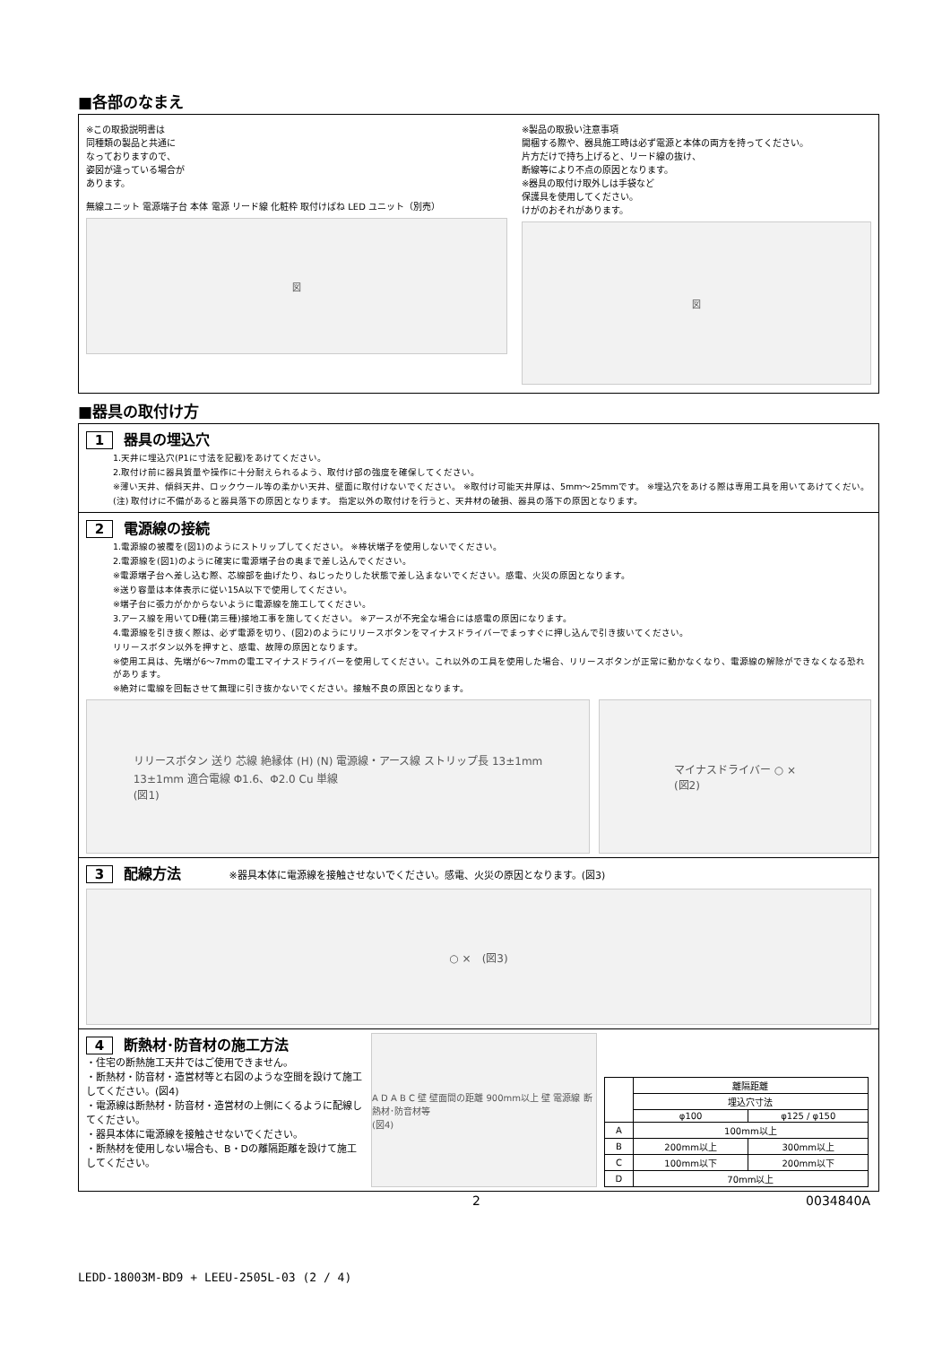■各部のなまえ
※この取扱説明書は
同種類の製品と共通に
なっておりますので、
姿図が違っている場合が
あります。
無線ユニット 電源端子台 本体 電源 リード線 化粧枠 取付けばね LED ユニット（別売）
図
※製品の取扱い注意事項
開梱する際や、器具施工時は必ず電源と本体の両方を持ってください。
片方だけで持ち上げると、リード線の抜け、
断線等により不点の原因となります。
※器具の取付け取外しは手袋など
保護具を使用してください。
けがのおそれがあります。
図
■器具の取付け方
1 器具の埋込穴
1.天井に埋込穴(P1に寸法を記載)をあけてください。
2.取付け前に器具質量や操作に十分耐えられるよう、取付け部の強度を確保してください。
※薄い天井、傾斜天井、ロックウール等の柔かい天井、壁面に取付けないでください。 ※取付け可能天井厚は、5mm～25mmです。 ※埋込穴をあける際は専用工具を用いてあけてくだい。
(注) 取付けに不備があると器具落下の原因となります。 指定以外の取付けを行うと、天井材の破損、器具の落下の原因となります。
2 電源線の接続
1.電源線の被覆を(図1)のようにストリップしてください。 ※棒状端子を使用しないでください。
2.電源線を(図1)のように確実に電源端子台の奥まで差し込んでください。
※電源端子台へ差し込む際、芯線部を曲げたり、ねじったりした状態で差し込まないでください。感電、火災の原因となります。
※送り容量は本体表示に従い15A以下で使用してください。
※端子台に張力がかからないように電源線を施工してください。
3.アース線を用いてD種(第三種)接地工事を施してください。 ※アースが不完全な場合には感電の原因になります。
4.電源線を引き抜く際は、必ず電源を切り、(図2)のようにリリースボタンをマイナスドライバーでまっすぐに押し込んで引き抜いてください。
リリースボタン以外を押すと、感電、故障の原因となります。
※使用工具は、先端が6～7mmの電工マイナスドライバーを使用してください。これ以外の工具を使用した場合、リリースボタンが正常に動かなくなり、電源線の解除ができなくなる恐れがあります。
※絶対に電線を回転させて無理に引き抜かないでください。接触不良の原因となります。
リリースボタン 送り 芯線 絶縁体 (H) (N) 電源線・アース線 ストリップ長 13±1mm
13±1mm 適合電線 Φ1.6、Φ2.0 Cu 単線
(図1)
マイナスドライバー ○ ×
(図2)
3 配線方法 ※器具本体に電源線を接触させないでください。感電、火災の原因となります。(図3)
○ ×　(図3)
4 断熱材･防音材の施工方法
・住宅の断熱施工天井ではご使用できません。
・断熱材・防音材・造営材等と右図のような空間を設けて施工してください。(図4)
・電源線は断熱材・防音材・造営材の上側にくるように配線してください。
・器具本体に電源線を接触させないでください。
・断熱材を使用しない場合も、B・Dの離隔距離を設けて施工してください。
A D A B C 壁 壁面間の距離 900mm以上 壁 電源線 断熱材･防音材等
(図4)
| | 離隔距離 | |
| | 埋込穴寸法 | |
| | φ100 | φ125 / φ150 |
| A | 100mm以上 | |
| B | 200mm以上 | 300mm以上 |
| C | 100mm以下 | 200mm以下 |
| D | 70mm以上 | |
2 0034840A
LEDD-18003M-BD9 + LEEU-2505L-03 (2 / 4)